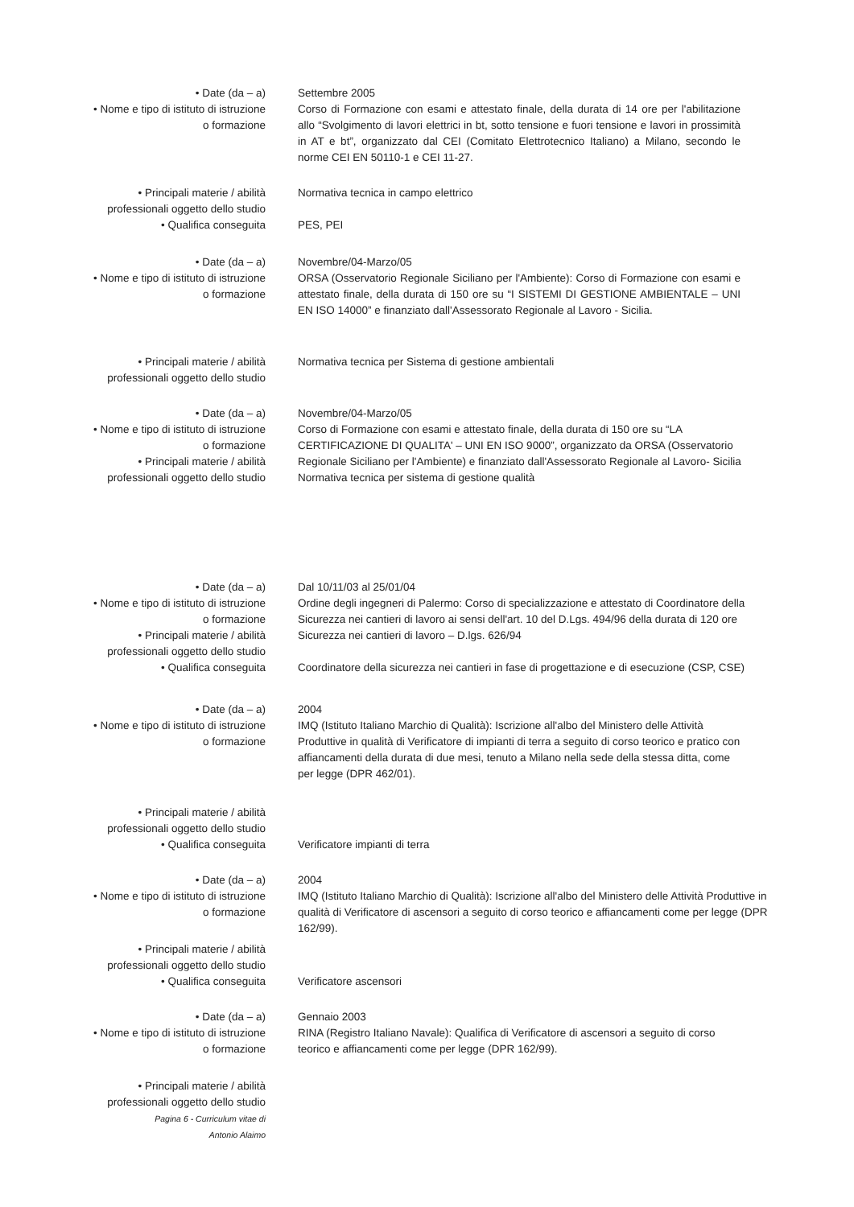• Date (da – a)
• Nome e tipo di istituto di istruzione
o formazione
Settembre 2005
Corso di Formazione con esami e attestato finale, della durata di 14 ore per l'abilitazione allo “Svolgimento di lavori elettrici in bt, sotto tensione e fuori tensione e lavori in prossimità in AT e bt”, organizzato dal CEI (Comitato Elettrotecnico Italiano) a Milano, secondo le norme CEI EN 50110-1 e CEI 11-27.
• Principali materie / abilità
professionali oggetto dello studio
• Qualifica conseguita
Normativa tecnica in campo elettrico
PES, PEI
• Date (da – a)
• Nome e tipo di istituto di istruzione
o formazione
Novembre/04-Marzo/05
ORSA (Osservatorio Regionale Siciliano per l'Ambiente): Corso di Formazione con esami e attestato finale, della durata di 150 ore su “I SISTEMI DI GESTIONE AMBIENTALE – UNI EN ISO 14000” e finanziato dall'Assessorato Regionale al Lavoro - Sicilia.
• Principali materie / abilità
professionali oggetto dello studio
Normativa tecnica per Sistema di gestione ambientali
• Date (da – a)
• Nome e tipo di istituto di istruzione
o formazione
• Principali materie / abilità
professionali oggetto dello studio
Novembre/04-Marzo/05
Corso di Formazione con esami e attestato finale, della durata di 150 ore su “LA CERTIFICAZIONE DI QUALITA' – UNI EN ISO 9000”, organizzato da ORSA (Osservatorio Regionale Siciliano per l'Ambiente) e finanziato dall'Assessorato Regionale al Lavoro- Sicilia
Normativa tecnica per sistema di gestione qualità
• Date (da – a)
• Nome e tipo di istituto di istruzione
o formazione
• Principali materie / abilità
professionali oggetto dello studio
• Qualifica conseguita
Dal 10/11/03 al 25/01/04
Ordine degli ingegneri di Palermo: Corso di specializzazione e attestato di Coordinatore della Sicurezza nei cantieri di lavoro ai sensi dell'art. 10 del D.Lgs. 494/96 della durata di 120 ore
Sicurezza nei cantieri di lavoro – D.lgs. 626/94
Coordinatore della sicurezza nei cantieri in fase di progettazione e di esecuzione (CSP, CSE)
• Date (da – a)
• Nome e tipo di istituto di istruzione
o formazione
2004
IMQ (Istituto Italiano Marchio di Qualità): Iscrizione all'albo del Ministero delle Attività Produttive in qualità di Verificatore di impianti di terra a seguito di corso teorico e pratico con affiancamenti della durata di due mesi, tenuto a Milano nella sede della stessa ditta, come per legge (DPR 462/01).
• Principali materie / abilità
professionali oggetto dello studio
• Qualifica conseguita
Verificatore impianti di terra
• Date (da – a)
• Nome e tipo di istituto di istruzione
o formazione
2004
IMQ (Istituto Italiano Marchio di Qualità): Iscrizione all'albo del Ministero delle Attività Produttive in qualità di Verificatore di ascensori a seguito di corso teorico e affiancamenti come per legge (DPR 162/99).
• Principali materie / abilità
professionali oggetto dello studio
• Qualifica conseguita
Verificatore ascensori
• Date (da – a)
• Nome e tipo di istituto di istruzione
o formazione
Gennaio 2003
RINA (Registro Italiano Navale): Qualifica di Verificatore di ascensori a seguito di corso teorico e affiancamenti come per legge (DPR 162/99).
• Principali materie / abilità
professionali oggetto dello studio
Pagina 6 - Curriculum vitae di
Antonio Alaimo